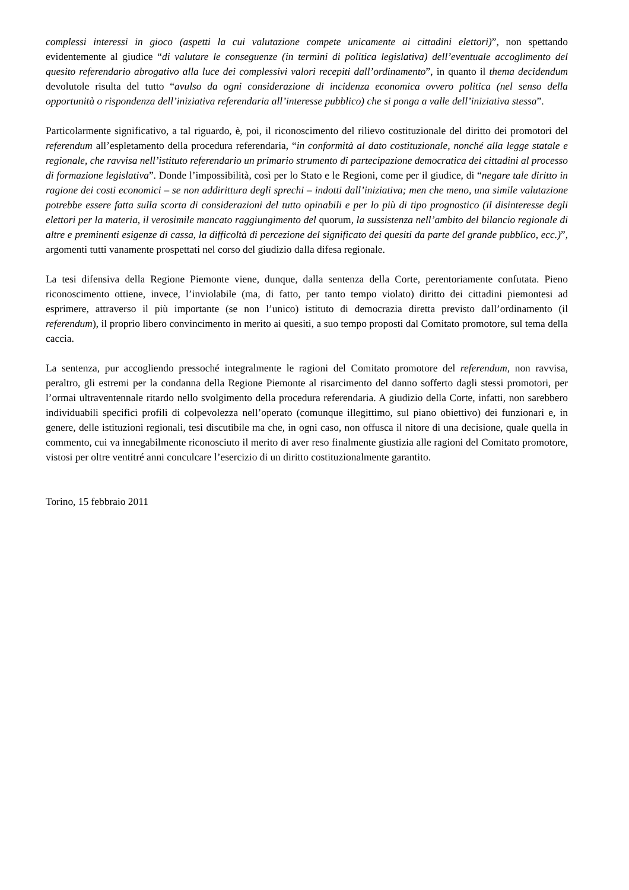complessi interessi in gioco (aspetti la cui valutazione compete unicamente ai cittadini elettori)”, non spettando evidentemente al giudice “di valutare le conseguenze (in termini di politica legislativa) dell’eventuale accoglimento del quesito referendario abrogativo alla luce dei complessivi valori recepiti dall’ordinamento”, in quanto il thema decidendum devolutole risulta del tutto “avulso da ogni considerazione di incidenza economica ovvero politica (nel senso della opportunità o rispondenza dell’iniziativa referendaria all’interesse pubblico) che si ponga a valle dell’iniziativa stessa”.
Particolarmente significativo, a tal riguardo, è, poi, il riconoscimento del rilievo costituzionale del diritto dei promotori del referendum all’espletamento della procedura referendaria, “in conformità al dato costituzionale, nonché alla legge statale e regionale, che ravvisa nell’istituto referendario un primario strumento di partecipazione democratica dei cittadini al processo di formazione legislativa”. Donde l’impossibilità, così per lo Stato e le Regioni, come per il giudice, di “negare tale diritto in ragione dei costi economici – se non addirittura degli sprechi – indotti dall’iniziativa; men che meno, una simile valutazione potrebbe essere fatta sulla scorta di considerazioni del tutto opinabili e per lo più di tipo prognostico (il disinteresse degli elettori per la materia, il verosimile mancato raggiungimento del quorum, la sussistenza nell’ambito del bilancio regionale di altre e preminenti esigenze di cassa, la difficoltà di percezione del significato dei quesiti da parte del grande pubblico, ecc.)”, argomenti tutti vanamente prospettati nel corso del giudizio dalla difesa regionale.
La tesi difensiva della Regione Piemonte viene, dunque, dalla sentenza della Corte, perentoriamente confutata. Pieno riconoscimento ottiene, invece, l’inviolabile (ma, di fatto, per tanto tempo violato) diritto dei cittadini piemontesi ad esprimere, attraverso il più importante (se non l’unico) istituto di democrazia diretta previsto dall’ordinamento (il referendum), il proprio libero convincimento in merito ai quesiti, a suo tempo proposti dal Comitato promotore, sul tema della caccia.
La sentenza, pur accogliendo pressoché integralmente le ragioni del Comitato promotore del referendum, non ravvisa, peraltro, gli estremi per la condanna della Regione Piemonte al risarcimento del danno sofferto dagli stessi promotori, per l’ormai ultraventennale ritardo nello svolgimento della procedura referendaria. A giudizio della Corte, infatti, non sarebbero individuabili specifici profili di colpevolezza nell’operato (comunque illegittimo, sul piano obiettivo) dei funzionari e, in genere, delle istituzioni regionali, tesi discutibile ma che, in ogni caso, non offusca il nitore di una decisione, quale quella in commento, cui va innegabilmente riconosciuto il merito di aver reso finalmente giustizia alle ragioni del Comitato promotore, vistosi per oltre ventitré anni conculcare l’esercizio di un diritto costituzionalmente garantito.
Torino, 15 febbraio 2011